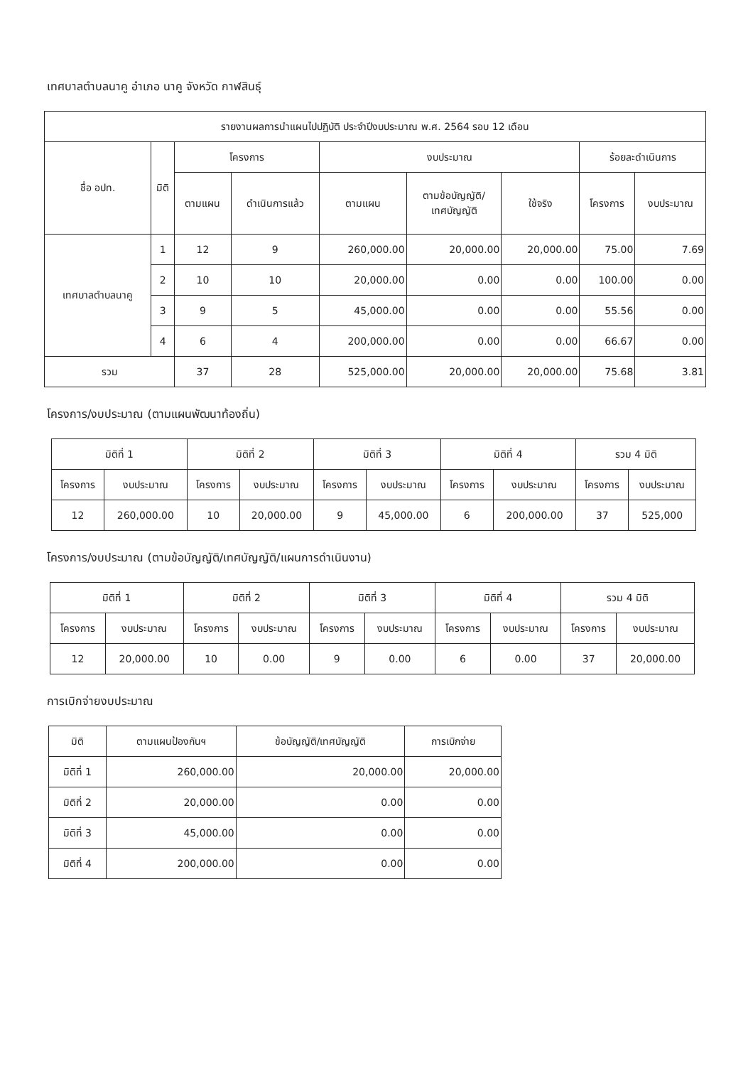เทศบาลตำบลนาคู อำเภอ นาคู จังหวัด กาฬสินธุ์
| รายงานผลการนำแผนไปปฏิบัติ ประจำปีงบประมาณ พ.ศ. 2564 รอบ 12 เดือน | | | | | | | | |
| --- | --- | --- | --- | --- | --- | --- | --- | --- |
| ชื่อ อปท. | มิติ | โครงการ | | งบประมาณ | | | ร้อยละดำเนินการ | |
| | | ตามแผน | ดำเนินการแล้ว | ตามแผน | ตามข้อบัญญัติ/ เทศบัญญัติ | ใช้จริง | โครงการ | งบประมาณ |
| เทศบาลตำบลนาคู | 1 | 12 | 9 | 260,000.00 | 20,000.00 | 20,000.00 | 75.00 | 7.69 |
| | 2 | 10 | 10 | 20,000.00 | 0.00 | 0.00 | 100.00 | 0.00 |
| | 3 | 9 | 5 | 45,000.00 | 0.00 | 0.00 | 55.56 | 0.00 |
| | 4 | 6 | 4 | 200,000.00 | 0.00 | 0.00 | 66.67 | 0.00 |
| รวม | | 37 | 28 | 525,000.00 | 20,000.00 | 20,000.00 | 75.68 | 3.81 |
โครงการ/งบประมาณ (ตามแผนพัฒนาท้องถิ่น)
| มิติที่ 1 | | มิติที่ 2 | | มิติที่ 3 | | มิติที่ 4 | | รวม 4 มิติ | |
| --- | --- | --- | --- | --- | --- | --- | --- | --- | --- |
| โครงการ | งบประมาณ | โครงการ | งบประมาณ | โครงการ | งบประมาณ | โครงการ | งบประมาณ | โครงการ | งบประมาณ |
| 12 | 260,000.00 | 10 | 20,000.00 | 9 | 45,000.00 | 6 | 200,000.00 | 37 | 525,000 |
โครงการ/งบประมาณ (ตามข้อบัญญัติ/เทศบัญญัติ/แผนการดำเนินงาน)
| มิติที่ 1 | | มิติที่ 2 | | มิติที่ 3 | | มิติที่ 4 | | รวม 4 มิติ | |
| --- | --- | --- | --- | --- | --- | --- | --- | --- | --- |
| โครงการ | งบประมาณ | โครงการ | งบประมาณ | โครงการ | งบประมาณ | โครงการ | งบประมาณ | โครงการ | งบประมาณ |
| 12 | 20,000.00 | 10 | 0.00 | 9 | 0.00 | 6 | 0.00 | 37 | 20,000.00 |
การเบิกจ่ายงบประมาณ
| มิติ | ตามแผนป้องกันฯ | ข้อบัญญัติ/เทศบัญญัติ | การเบิกจ่าย |
| --- | --- | --- | --- |
| มิติที่ 1 | 260,000.00 | 20,000.00 | 20,000.00 |
| มิติที่ 2 | 20,000.00 | 0.00 | 0.00 |
| มิติที่ 3 | 45,000.00 | 0.00 | 0.00 |
| มิติที่ 4 | 200,000.00 | 0.00 | 0.00 |